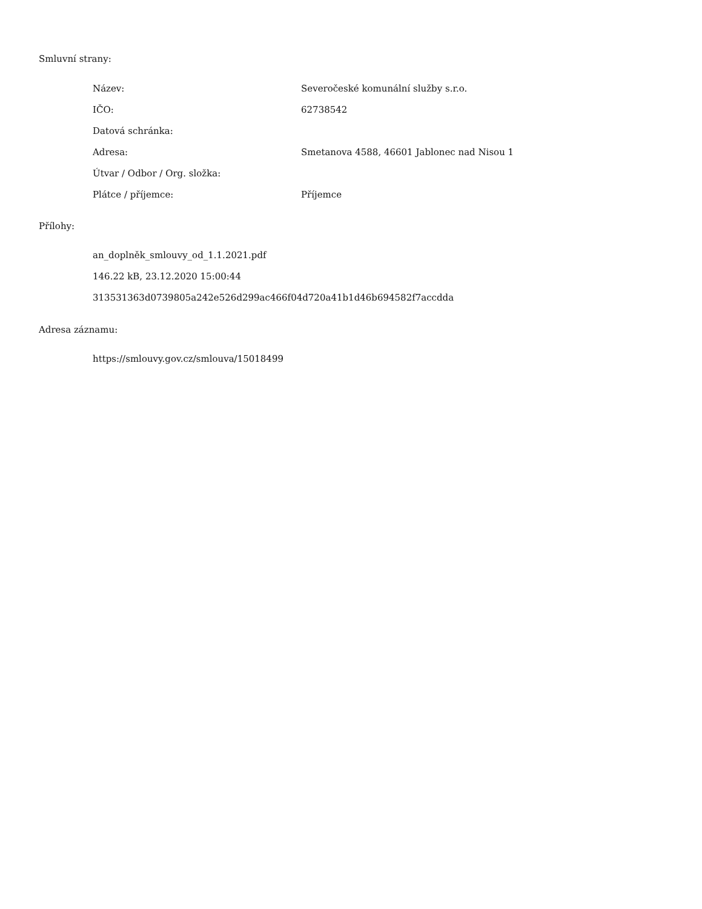Smluvní strany:
| Název: | Severočeské komunální služby s.r.o. |
| IČO: | 62738542 |
| Datová schránka: | |
| Adresa: | Smetanova 4588, 46601 Jablonec nad Nisou 1 |
| Útvar / Odbor / Org. složka: | |
| Plátce / příjemce: | Příjemce |
Přílohy:
an_doplněk_smlouvy_od_1.1.2021.pdf
146.22 kB, 23.12.2020 15:00:44
313531363d0739805a242e526d299ac466f04d720a41b1d46b694582f7accdda
Adresa záznamu:
https://smlouvy.gov.cz/smlouva/15018499